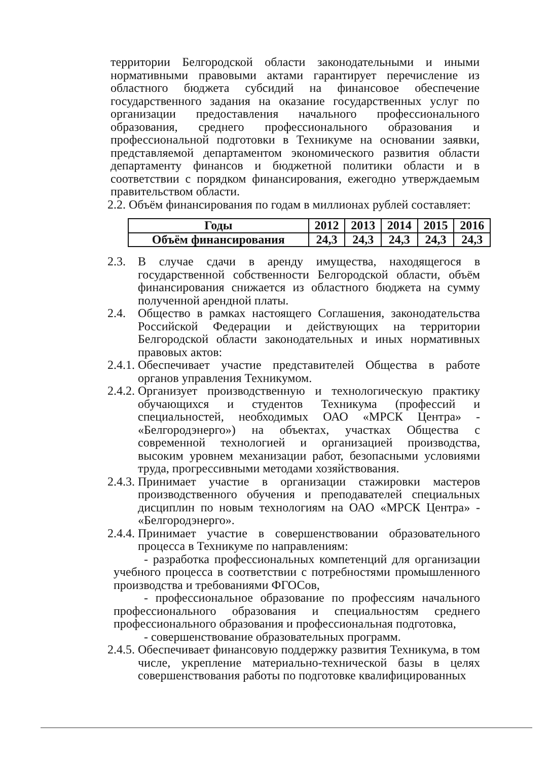территории Белгородской области законодательными и иными нормативными правовыми актами гарантирует перечисление из областного бюджета субсидий на финансовое обеспечение государственного задания на оказание государственных услуг по организации предоставления начального профессионального образования, среднего профессионального образования и профессиональной подготовки в Техникуме на основании заявки, представляемой департаментом экономического развития области департаменту финансов и бюджетной политики области и в соответствии с порядком финансирования, ежегодно утверждаемым правительством области.
2.2. Объём финансирования по годам в миллионах рублей составляет:
| Годы | 2012 | 2013 | 2014 | 2015 | 2016 |
| --- | --- | --- | --- | --- | --- |
| Объём финансирования | 24,3 | 24,3 | 24,3 | 24,3 | 24,3 |
2.3. В случае сдачи в аренду имущества, находящегося в государственной собственности Белгородской области, объём финансирования снижается из областного бюджета на сумму полученной арендной платы.
2.4. Общество в рамках настоящего Соглашения, законодательства Российской Федерации и действующих на территории Белгородской области законодательных и иных нормативных правовых актов:
2.4.1. Обеспечивает участие представителей Общества в работе органов управления Техникумом.
2.4.2. Организует производственную и технологическую практику обучающихся и студентов Техникума (профессий и специальностей, необходимых ОАО «МРСК Центра» - «Белгородэнерго») на объектах, участках Общества с современной технологией и организацией производства, высоким уровнем механизации работ, безопасными условиями труда, прогрессивными методами хозяйствования.
2.4.3. Принимает участие в организации стажировки мастеров производственного обучения и преподавателей специальных дисциплин по новым технологиям на ОАО «МРСК Центра» - «Белгородэнерго».
2.4.4. Принимает участие в совершенствовании образовательного процесса в Техникуме по направлениям:
- разработка профессиональных компетенций для организации учебного процесса в соответствии с потребностями промышленного производства и требованиями ФГОСов,
- профессиональное образование по профессиям начального профессионального образования и специальностям среднего профессионального образования и профессиональная подготовка,
- совершенствование образовательных программ.
2.4.5. Обеспечивает финансовую поддержку развития Техникума, в том числе, укрепление материально-технической базы в целях совершенствования работы по подготовке квалифицированных